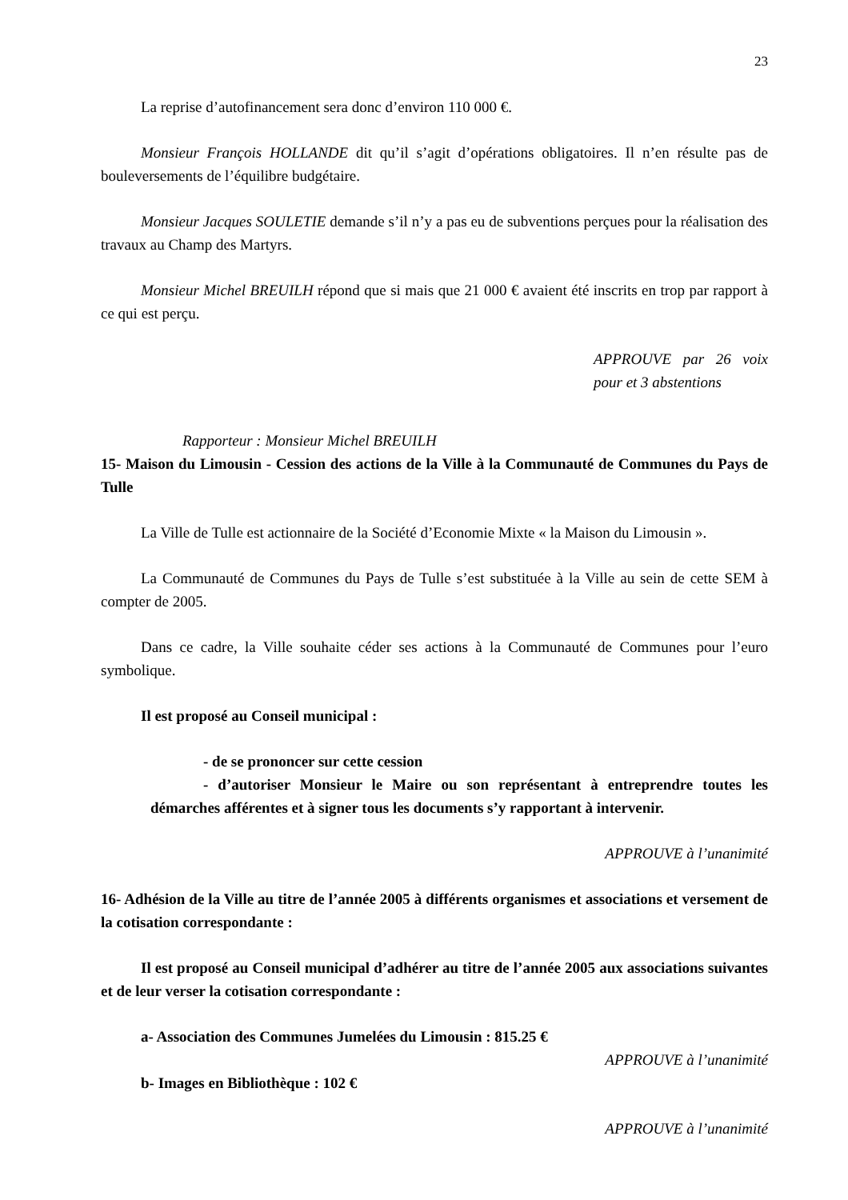23
La reprise d’autofinancement sera donc d’environ 110 000 €.
Monsieur François HOLLANDE dit qu’il s’agit d’opérations obligatoires. Il n’en résulte pas de bouleversements de l’équilibre budgétaire.
Monsieur Jacques SOULETIE demande s’il n’y a pas eu de subventions perçues pour la réalisation des travaux au Champ des Martyrs.
Monsieur Michel BREUILH répond que si mais que 21 000 € avaient été inscrits en trop par rapport à ce qui est perçu.
APPROUVE par 26 voix pour et 3 abstentions
Rapporteur : Monsieur Michel BREUILH
15- Maison du Limousin - Cession des actions de la Ville à la Communauté de Communes du Pays de Tulle
La Ville de Tulle est actionnaire de la Société d’Economie Mixte « la Maison du Limousin ».
La Communauté de Communes du Pays de Tulle s’est substituée à la Ville au sein de cette SEM à compter de 2005.
Dans ce cadre, la Ville souhaite céder ses actions à la Communauté de Communes pour l’euro symbolique.
Il est proposé au Conseil municipal :
- de se prononcer sur cette cession
- d’autoriser Monsieur le Maire ou son représentant à entreprendre toutes les démarches afférentes et à signer tous les documents s’y rapportant à intervenir.
APPROUVE à l’unanimité
16- Adhésion de la Ville au titre de l’année 2005 à différents organismes et associations et versement de la cotisation correspondante :
Il est proposé au Conseil municipal d’adhérer au titre de l’année 2005 aux associations suivantes et de leur verser la cotisation correspondante :
a- Association des Communes Jumelées du Limousin : 815.25 €
APPROUVE à l’unanimité
b- Images en Bibliothèque : 102 €
APPROUVE à l’unanimité